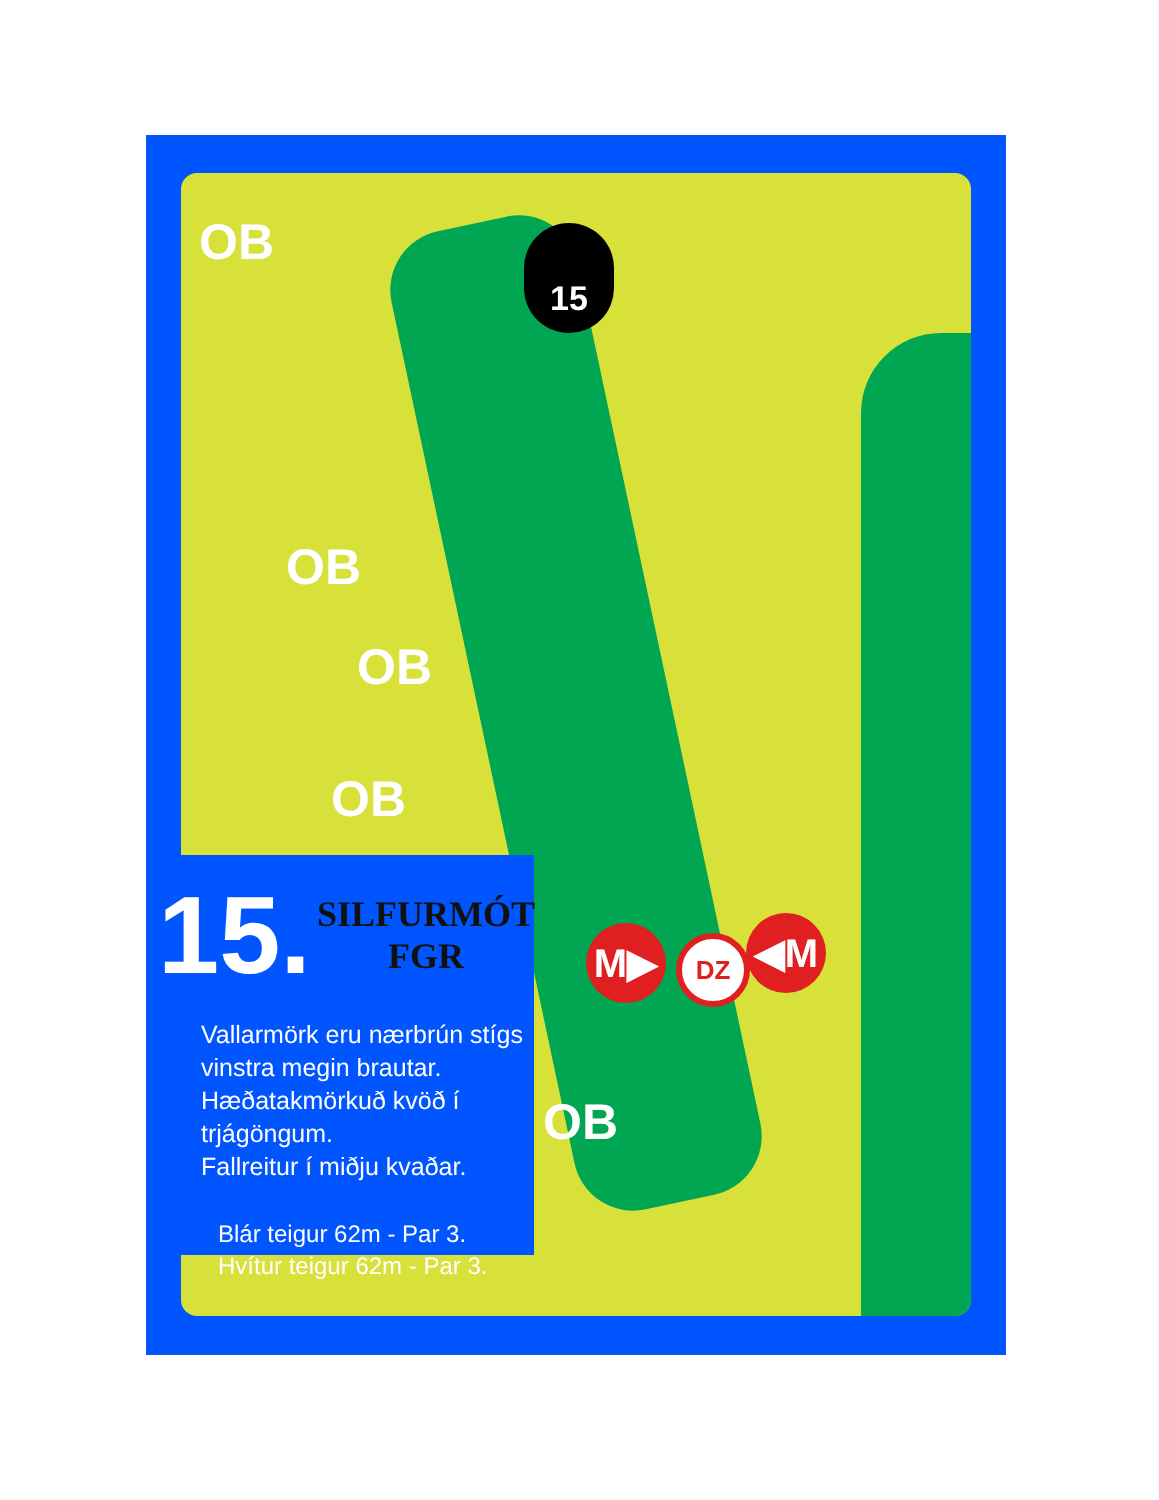OB
OB
OB
OB
OB
15
M▶ DZ ◀M
15.
SILFURMÓT
FGR
Vallarmörk eru nærbrún stígs vinstra megin brautar.
Hæðatakmörkuð kvöð í trjágöngum.
Fallreitur í miðju kvaðar.
Blár teigur 62m - Par 3.
Hvítur teigur 62m - Par 3.